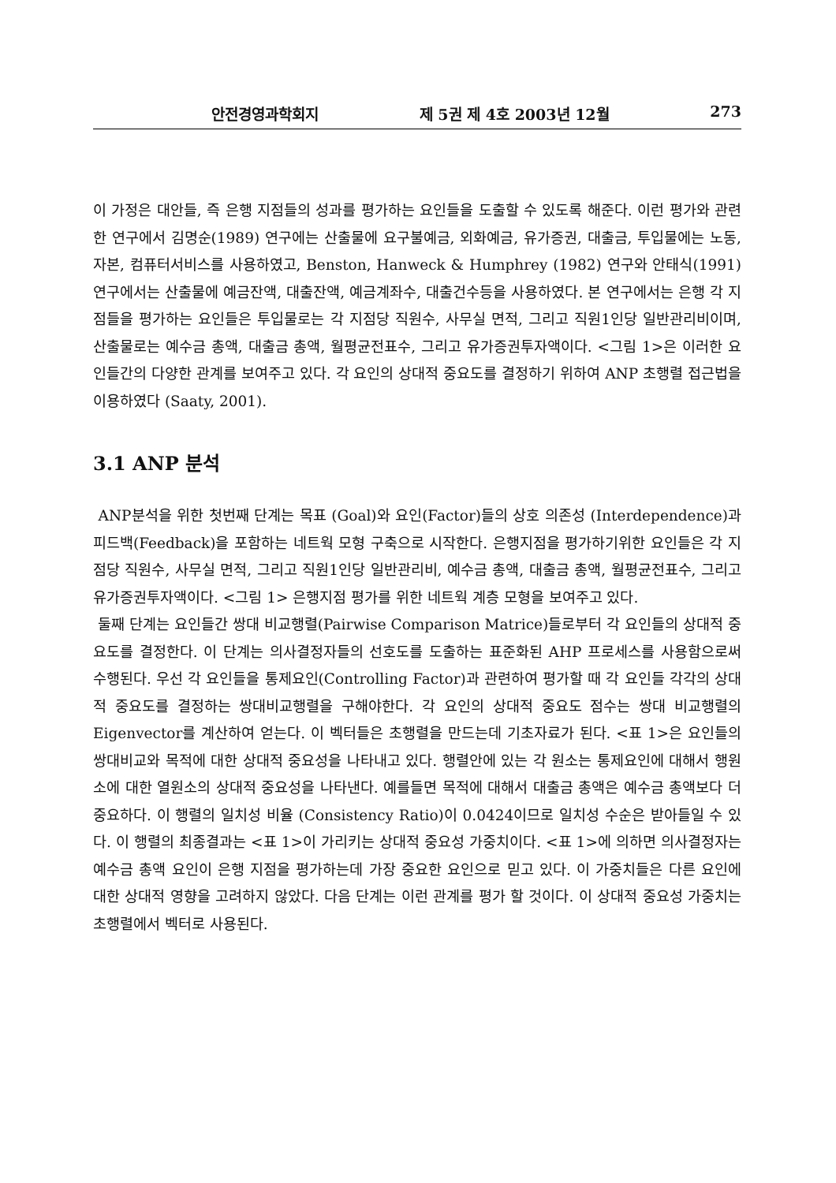안전경영과학회지 제 5권 제 4호 2003년 12월 273
이 가정은 대안들, 즉 은행 지점들의 성과를 평가하는 요인들을 도출할 수 있도록 해준다. 이런 평가와 관련한 연구에서 김명순(1989) 연구에는 산출물에 요구불예금, 외화예금, 유가증권, 대출금, 투입물에는 노동, 자본, 컴퓨터서비스를 사용하였고, Benston, Hanweck & Humphrey (1982) 연구와 안태식(1991) 연구에서는 산출물에 예금잔액, 대출잔액, 예금계좌수, 대출건수등을 사용하였다. 본 연구에서는 은행 각 지점들을 평가하는 요인들은 투입물로는 각 지점당 직원수, 사무실 면적, 그리고 직원1인당 일반관리비이며, 산출물로는 예수금 총액, 대출금 총액, 월평균전표수, 그리고 유가증권투자액이다. <그림 1>은 이러한 요인들간의 다양한 관계를 보여주고 있다. 각 요인의 상대적 중요도를 결정하기 위하여 ANP 초행렬 접근법을 이용하였다 (Saaty, 2001).
3.1 ANP 분석
ANP분석을 위한 첫번째 단계는 목표 (Goal)와 요인(Factor)들의 상호 의존성 (Interdependence)과 피드백(Feedback)을 포함하는 네트웍 모형 구축으로 시작한다. 은행지점을 평가하기위한 요인들은 각 지점당 직원수, 사무실 면적, 그리고 직원1인당 일반관리비, 예수금 총액, 대출금 총액, 월평균전표수, 그리고 유가증권투자액이다. <그림 1> 은행지점 평가를 위한 네트웍 계층 모형을 보여주고 있다.
둘째 단계는 요인들간 쌍대 비교행렬(Pairwise Comparison Matrice)들로부터 각 요인들의 상대적 중요도를 결정한다. 이 단계는 의사결정자들의 선호도를 도출하는 표준화된 AHP 프로세스를 사용함으로써 수행된다. 우선 각 요인들을 통제요인(Controlling Factor)과 관련하여 평가할 때 각 요인들 각각의 상대적 중요도를 결정하는 쌍대비교행렬을 구해야한다. 각 요인의 상대적 중요도 점수는 쌍대 비교행렬의 Eigenvector를 계산하여 얻는다. 이 벡터들은 초행렬을 만드는데 기초자료가 된다. <표 1>은 요인들의 쌍대비교와 목적에 대한 상대적 중요성을 나타내고 있다. 행렬안에 있는 각 원소는 통제요인에 대해서 행원소에 대한 열원소의 상대적 중요성을 나타낸다. 예를들면 목적에 대해서 대출금 총액은 예수금 총액보다 더 중요하다. 이 행렬의 일치성 비율 (Consistency Ratio)이 0.0424이므로 일치성 수순은 받아들일 수 있다. 이 행렬의 최종결과는 <표 1>이 가리키는 상대적 중요성 가중치이다. <표 1>에 의하면 의사결정자는 예수금 총액 요인이 은행 지점을 평가하는데 가장 중요한 요인으로 믿고 있다. 이 가중치들은 다른 요인에 대한 상대적 영향을 고려하지 않았다. 다음 단계는 이런 관계를 평가 할 것이다. 이 상대적 중요성 가중치는 초행렬에서 벡터로 사용된다.